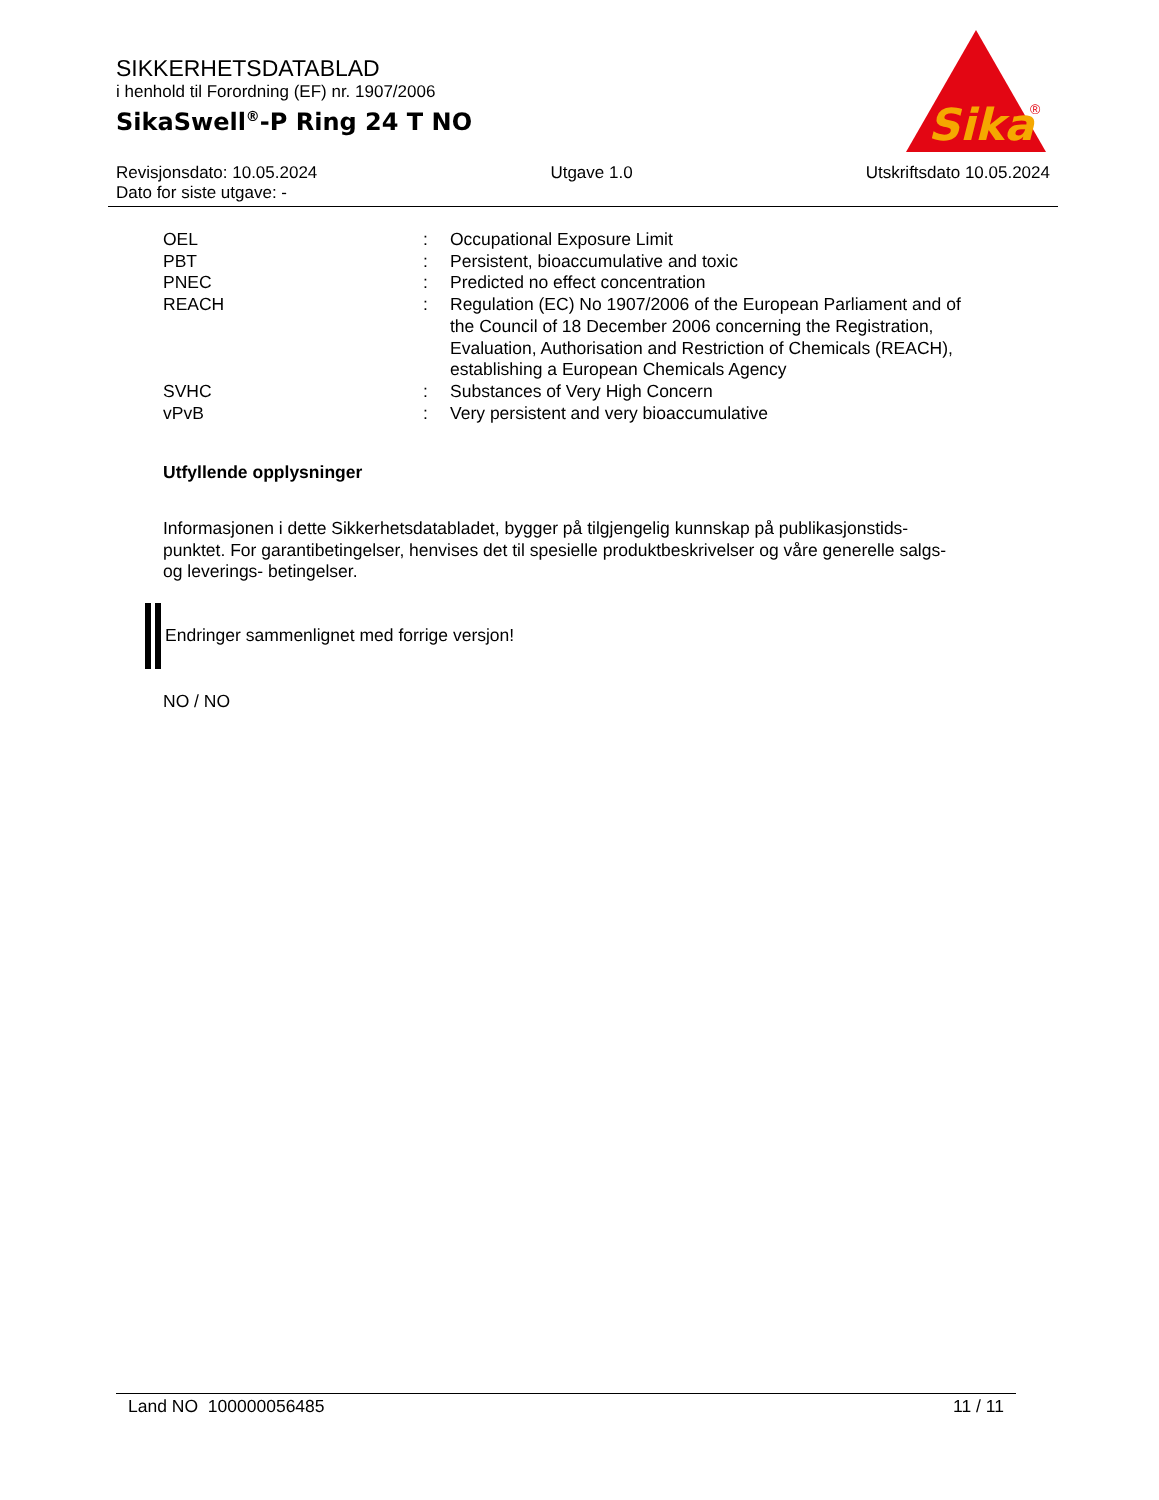SIKKERHETSDATABLAD
i henhold til Forordning (EF) nr. 1907/2006
SikaSwell<sup>®</sup>-P Ring 24 T NO
Sika
®
Revisjonsdato: 10.05.2024 Utgave 1.0 Utskriftsdato 10.05.2024
Dato for siste utgave: -
| OEL | : | Occupational Exposure Limit |
| PBT | : | Persistent, bioaccumulative and toxic |
| PNEC | : | Predicted no effect concentration |
| REACH | : | Regulation (EC) No 1907/2006 of the European Parliament and of the Council of 18 December 2006 concerning the Registration, Evaluation, Authorisation and Restriction of Chemicals (REACH), establishing a European Chemicals Agency |
| SVHC | : | Substances of Very High Concern |
| vPvB | : | Very persistent and very bioaccumulative |
Utfyllende opplysninger
Informasjonen i dette Sikkerhetsdatabladet, bygger på tilgjengelig kunnskap på publikasjonstids-punktet. For garantibetingelser, henvises det til spesielle produktbeskrivelser og våre generelle salgs- og leverings- betingelser.
Endringer sammenlignet med forrige versjon!
NO / NO
Land NO 100000056485 11 / 11